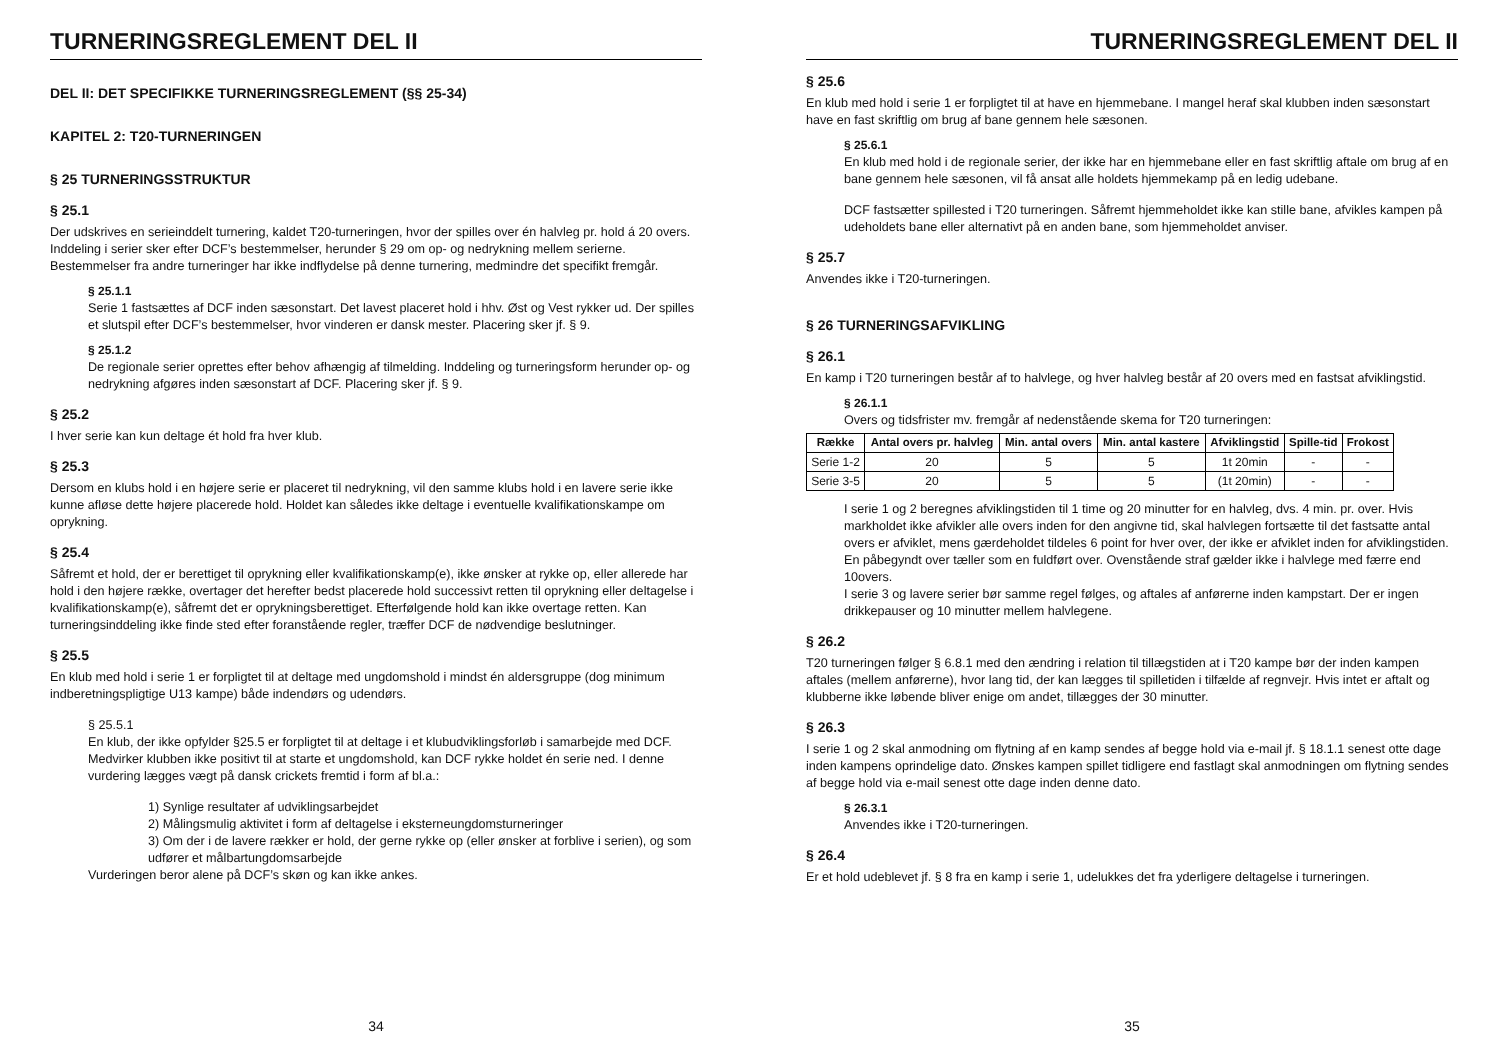TURNERINGSREGLEMENT DEL II
DEL II: DET SPECIFIKKE TURNERINGSREGLEMENT (§§ 25-34)
KAPITEL 2: T20-TURNERINGEN
§ 25 TURNERINGSSTRUKTUR
§ 25.1
Der udskrives en serieinddelt turnering, kaldet T20-turneringen, hvor der spilles over én halvleg pr. hold á 20 overs. Inddeling i serier sker efter DCF’s bestemmelser, herunder § 29 om op- og nedrykning mellem serierne.
Bestemmelser fra andre turneringer har ikke indflydelse på denne turnering, medmindre det specifikt fremgår.
§ 25.1.1
Serie 1 fastsættes af DCF inden sæsonstart. Det lavest placeret hold i hhv. Øst og Vest rykker ud. Der spilles et slutspil efter DCF’s bestemmelser, hvor vinderen er dansk mester. Placering sker jf. § 9.
§ 25.1.2
De regionale serier oprettes efter behov afhængig af tilmelding. Inddeling og turneringsform herunder op- og nedrykning afgøres inden sæsonstart af DCF. Placering sker jf. § 9.
§ 25.2
I hver serie kan kun deltage ét hold fra hver klub.
§ 25.3
Dersom en klubs hold i en højere serie er placeret til nedrykning, vil den samme klubs hold i en lavere serie ikke kunne afløse dette højere placerede hold. Holdet kan således ikke deltage i eventuelle kvalifikationskampe om oprykning.
§ 25.4
Såfremt et hold, der er berettiget til oprykning eller kvalifikationskamp(e), ikke ønsker at rykke op, eller allerede har hold i den højere række, overtager det herefter bedst placerede hold successivt retten til oprykning eller deltagelse i kvalifikationskamp(e), såfremt det er oprykningsberettiget. Efterfølgende hold kan ikke overtage retten. Kan turneringsinddeling ikke finde sted efter foranstående regler, træffer DCF de nødvendige beslutninger.
§ 25.5
En klub med hold i serie 1 er forpligtet til at deltage med ungdomshold i mindst én aldersgruppe (dog minimum indberetningspligtige U13 kampe) både indendørs og udendørs.
§ 25.5.1
En klub, der ikke opfylder §25.5 er forpligtet til at deltage i et klubudviklingsforløb i samarbejde med DCF. Medvirker klubben ikke positivt til at starte et ungdomshold, kan DCF rykke holdet én serie ned. I denne vurdering lægges vægt på dansk crickets fremtid i form af bl.a.:
1) Synlige resultater af udviklingsarbejdet
2) Målingsmulig aktivitet i form af deltagelse i eksterneungdomsturneringer
3) Om der i de lavere rækker er hold, der gerne rykke op (eller ønsker at forblive i serien), og som udfører et målbartungdomsarbejde
Vurderingen beror alene på DCF’s skøn og kan ikke ankes.
34
TURNERINGSREGLEMENT DEL II
§ 25.6
En klub med hold i serie 1 er forpligtet til at have en hjemmebane. I mangel heraf skal klubben inden sæsonstart have en fast skriftlig om brug af bane gennem hele sæsonen.
§ 25.6.1
En klub med hold i de regionale serier, der ikke har en hjemmebane eller en fast skriftlig aftale om brug af en bane gennem hele sæsonen, vil få ansat alle holdets hjemmekamp på en ledig udebane.
DCF fastsætter spillested i T20 turneringen. Såfremt hjemmeholdet ikke kan stille bane, afvikles kampen på udeholdets bane eller alternativt på en anden bane, som hjemmeholdet anviser.
§ 25.7
Anvendes ikke i T20-turneringen.
§ 26 TURNERINGSAFVIKLING
§ 26.1
En kamp i T20 turneringen består af to halvlege, og hver halvleg består af 20 overs med en fastsat afviklingstid.
§ 26.1.1
Overs og tidsfrister mv. fremgår af nedenstående skema for T20 turneringen:
| Række | Antal overs pr. halvleg | Min. antal overs | Min. antal kastere | Afviklingstid | Spille-tid | Frokost |
| --- | --- | --- | --- | --- | --- | --- |
| Serie 1-2 | 20 | 5 | 5 | 1t 20min | - | - |
| Serie 3-5 | 20 | 5 | 5 | (1t 20min) | - | - |
I serie 1 og 2 beregnes afviklingstiden til 1 time og 20 minutter for en halvleg, dvs. 4 min. pr. over. Hvis markholdet ikke afvikler alle overs inden for den angivne tid, skal halvlegen fortsætte til det fastsatte antal overs er afviklet, mens gærdeholdet tildeles 6 point for hver over, der ikke er afviklet inden for afviklingstiden. En påbegyndt over tæller som en fuldført over. Ovenstående straf gælder ikke i halvlege med færre end 10overs.
I serie 3 og lavere serier bør samme regel følges, og aftales af anførerne inden kampstart. Der er ingen drikkepauser og 10 minutter mellem halvlegene.
§ 26.2
T20 turneringen følger § 6.8.1 med den ændring i relation til tillægstiden at i T20 kampe bør der inden kampen aftales (mellem anførerne), hvor lang tid, der kan lægges til spilletiden i tilfælde af regnvejr. Hvis intet er aftalt og klubberne ikke løbende bliver enige om andet, tillægges der 30 minutter.
§ 26.3
I serie 1 og 2 skal anmodning om flytning af en kamp sendes af begge hold via e-mail jf. § 18.1.1 senest otte dage inden kampens oprindelige dato. Ønskes kampen spillet tidligere end fastlagt skal anmodningen om flytning sendes af begge hold via e-mail senest otte dage inden denne dato.
§ 26.3.1
Anvendes ikke i T20-turneringen.
§ 26.4
Er et hold udeblevet jf. § 8 fra en kamp i serie 1, udelukkes det fra yderligere deltagelse i turneringen.
35